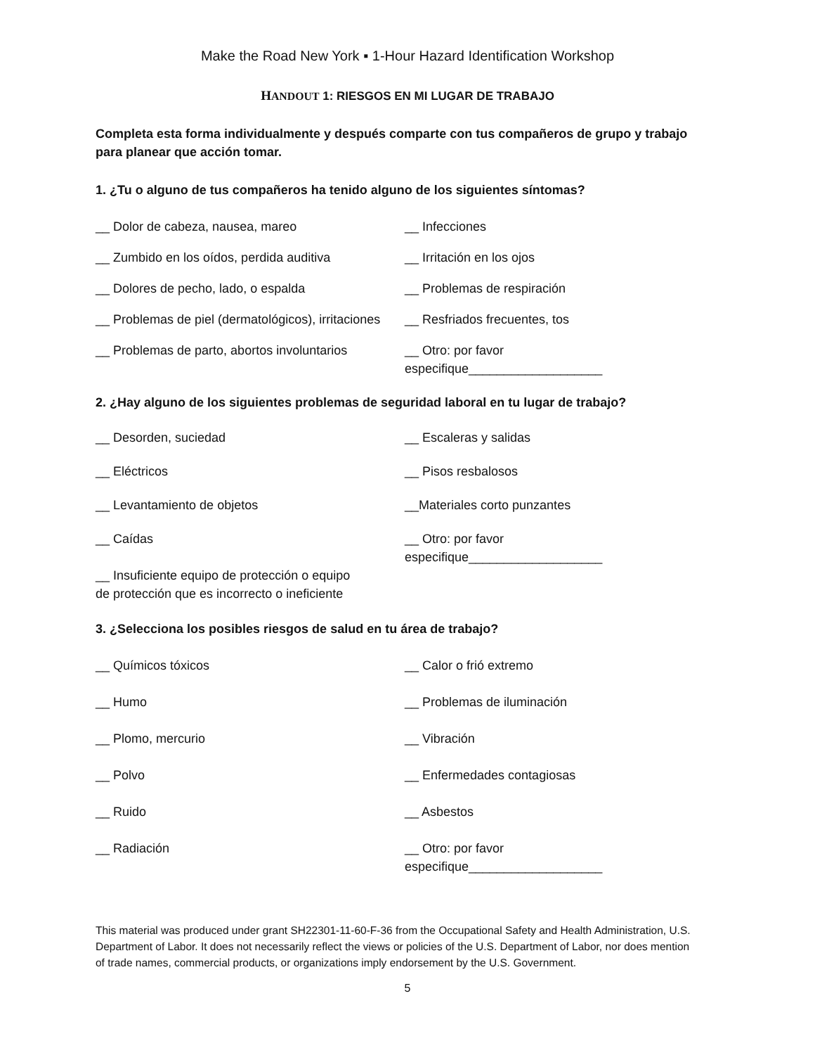Make the Road New York ▪ 1-Hour Hazard Identification Workshop
HANDOUT 1: RIESGOS EN MI LUGAR DE TRABAJO
Completa esta forma individualmente y después comparte con tus compañeros de grupo y trabajo para planear que acción tomar.
1. ¿Tu o alguno de tus compañeros ha tenido alguno de los siguientes síntomas?
__ Dolor de cabeza, nausea, mareo __ Infecciones
__ Zumbido en los oídos, perdida auditiva
__ Irritación en los ojos
__ Dolores de pecho, lado, o espalda __ Problemas de respiración
__ Problemas de piel (dermatológicos), irritaciones
__ Resfriados frecuentes, tos
__ Problemas de parto, abortos involuntarios
__ Otro: por favor
especifique___________________
2. ¿Hay alguno de los siguientes problemas de seguridad laboral en tu lugar de trabajo?
__ Desorden, suciedad __ Escaleras y salidas
__ Eléctricos __ Pisos resbalosos
__ Levantamiento de objetos __Materiales corto punzantes
__ Caídas __ Otro: por favor
especifique___________________
__ Insuficiente equipo de protección o equipo
de protección que es incorrecto o ineficiente
3. ¿Selecciona los posibles riesgos de salud en tu área de trabajo?
__ Químicos tóxicos __ Calor o frió extremo
__ Humo __ Problemas de iluminación
__ Plomo, mercurio __ Vibración
__ Polvo __ Enfermedades contagiosas
__ Ruido __ Asbestos
__ Radiación __ Otro: por favor
especifique___________________
This material was produced under grant SH22301-11-60-F-36 from the Occupational Safety and Health Administration, U.S. Department of Labor. It does not necessarily reflect the views or policies of the U.S. Department of Labor, nor does mention of trade names, commercial products, or organizations imply endorsement by the U.S. Government.
5